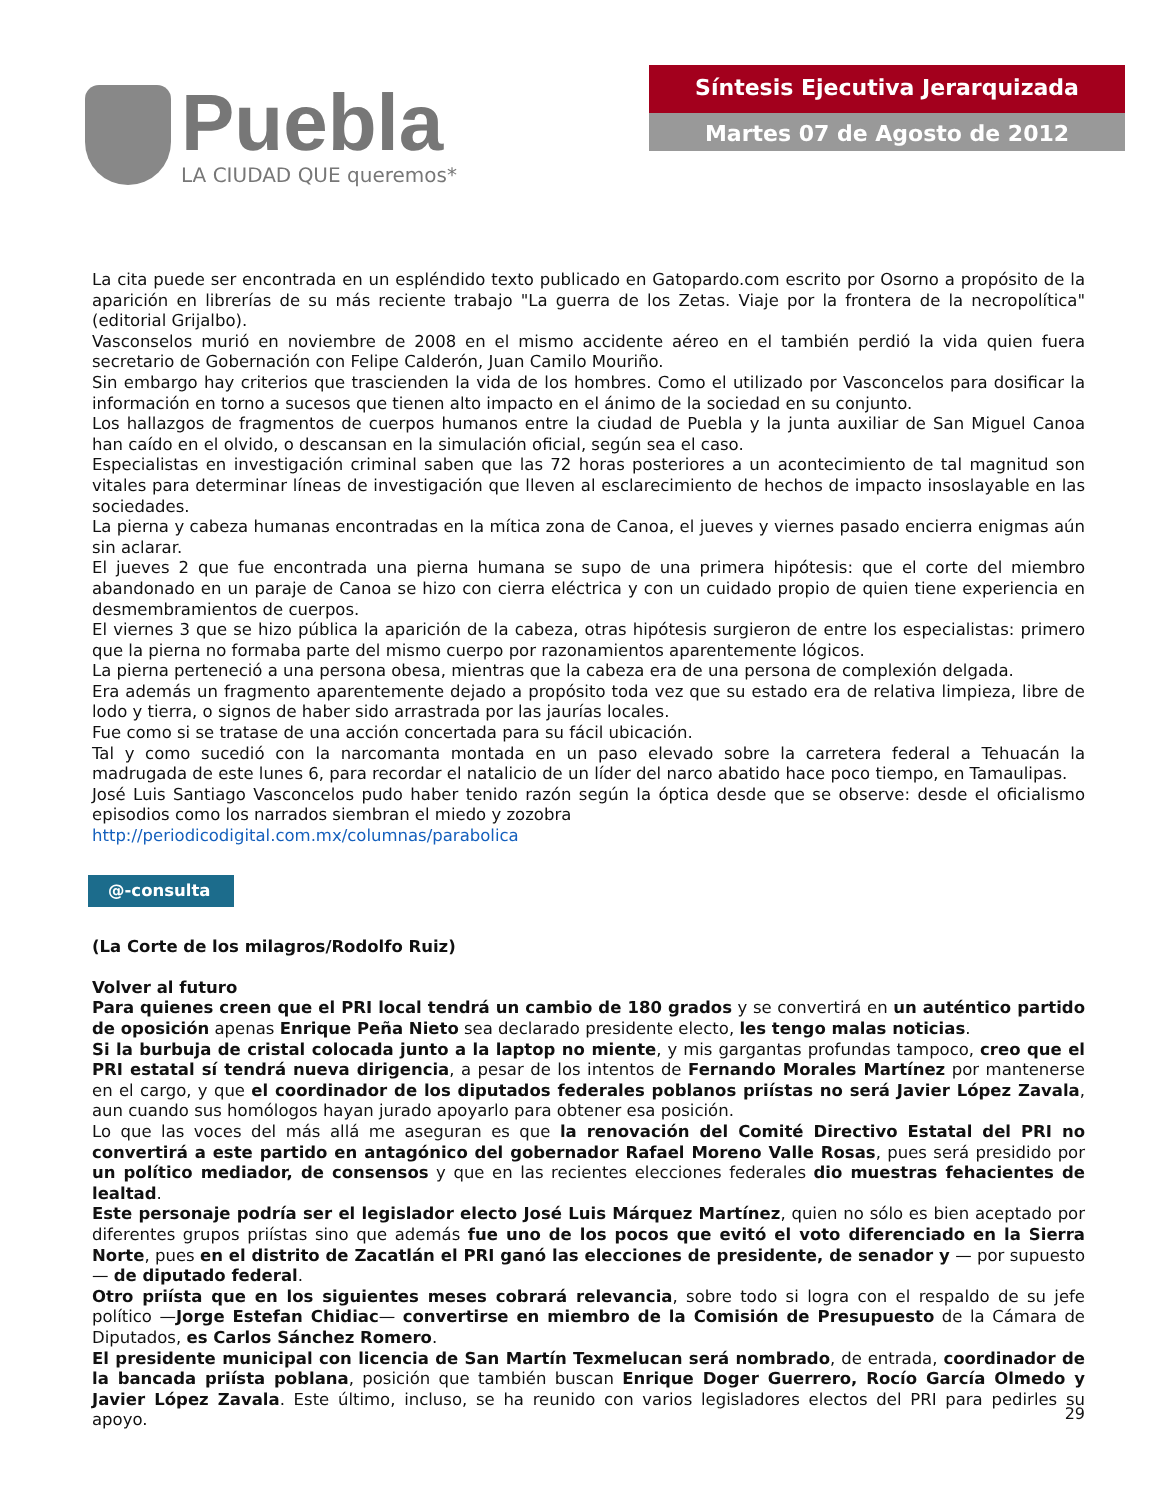Puebla
LA CIUDAD QUE queremos*
Síntesis Ejecutiva Jerarquizada
Martes 07 de Agosto de 2012
La cita puede ser encontrada en un espléndido texto publicado en Gatopardo.com escrito por Osorno a propósito de la aparición en librerías de su más reciente trabajo "La guerra de los Zetas. Viaje por la frontera de la necropolítica" (editorial Grijalbo).
Vasconselos murió en noviembre de 2008 en el mismo accidente aéreo en el también perdió la vida quien fuera secretario de Gobernación con Felipe Calderón, Juan Camilo Mouriño.
Sin embargo hay criterios que trascienden la vida de los hombres. Como el utilizado por Vasconcelos para dosificar la información en torno a sucesos que tienen alto impacto en el ánimo de la sociedad en su conjunto.
Los hallazgos de fragmentos de cuerpos humanos entre la ciudad de Puebla y la junta auxiliar de San Miguel Canoa han caído en el olvido, o descansan en la simulación oficial, según sea el caso.
Especialistas en investigación criminal saben que las 72 horas posteriores a un acontecimiento de tal magnitud son vitales para determinar líneas de investigación que lleven al esclarecimiento de hechos de impacto insoslayable en las sociedades.
La pierna y cabeza humanas encontradas en la mítica zona de Canoa, el jueves y viernes pasado encierra enigmas aún sin aclarar.
El jueves 2 que fue encontrada una pierna humana se supo de una primera hipótesis: que el corte del miembro abandonado en un paraje de Canoa se hizo con cierra eléctrica y con un cuidado propio de quien tiene experiencia en desmembramientos de cuerpos.
El viernes 3 que se hizo pública la aparición de la cabeza, otras hipótesis surgieron de entre los especialistas: primero que la pierna no formaba parte del mismo cuerpo por razonamientos aparentemente lógicos.
La pierna perteneció a una persona obesa, mientras que la cabeza era de una persona de complexión delgada.
Era además un fragmento aparentemente dejado a propósito toda vez que su estado era de relativa limpieza, libre de lodo y tierra, o signos de haber sido arrastrada por las jaurías locales.
Fue como si se tratase de una acción concertada para su fácil ubicación.
Tal y como sucedió con la narcomanta montada en un paso elevado sobre la carretera federal a Tehuacán la madrugada de este lunes 6, para recordar el natalicio de un líder del narco abatido hace poco tiempo, en Tamaulipas.
José Luis Santiago Vasconcelos pudo haber tenido razón según la óptica desde que se observe: desde el oficialismo episodios como los narrados siembran el miedo y zozobra
http://periodicodigital.com.mx/columnas/parabolica
@-consulta
(La Corte de los milagros/Rodolfo Ruiz)
Volver al futuro
Para quienes creen que el PRI local tendrá un cambio de 180 grados y se convertirá en un auténtico partido de oposición apenas Enrique Peña Nieto sea declarado presidente electo, les tengo malas noticias.
Si la burbuja de cristal colocada junto a la laptop no miente, y mis gargantas profundas tampoco, creo que el PRI estatal sí tendrá nueva dirigencia, a pesar de los intentos de Fernando Morales Martínez por mantenerse en el cargo, y que el coordinador de los diputados federales poblanos priístas no será Javier López Zavala, aun cuando sus homólogos hayan jurado apoyarlo para obtener esa posición.
Lo que las voces del más allá me aseguran es que la renovación del Comité Directivo Estatal del PRI no convertirá a este partido en antagónico del gobernador Rafael Moreno Valle Rosas, pues será presidido por un político mediador, de consensos y que en las recientes elecciones federales dio muestras fehacientes de lealtad.
Este personaje podría ser el legislador electo José Luis Márquez Martínez, quien no sólo es bien aceptado por diferentes grupos priístas sino que además fue uno de los pocos que evitó el voto diferenciado en la Sierra Norte, pues en el distrito de Zacatlán el PRI ganó las elecciones de presidente, de senador y — por supuesto— de diputado federal.
Otro priísta que en los siguientes meses cobrará relevancia, sobre todo si logra con el respaldo de su jefe político —Jorge Estefan Chidiac— convertirse en miembro de la Comisión de Presupuesto de la Cámara de Diputados, es Carlos Sánchez Romero.
El presidente municipal con licencia de San Martín Texmelucan será nombrado, de entrada, coordinador de la bancada priísta poblana, posición que también buscan Enrique Doger Guerrero, Rocío García Olmedo y Javier López Zavala. Este último, incluso, se ha reunido con varios legisladores electos del PRI para pedirles su apoyo.
29